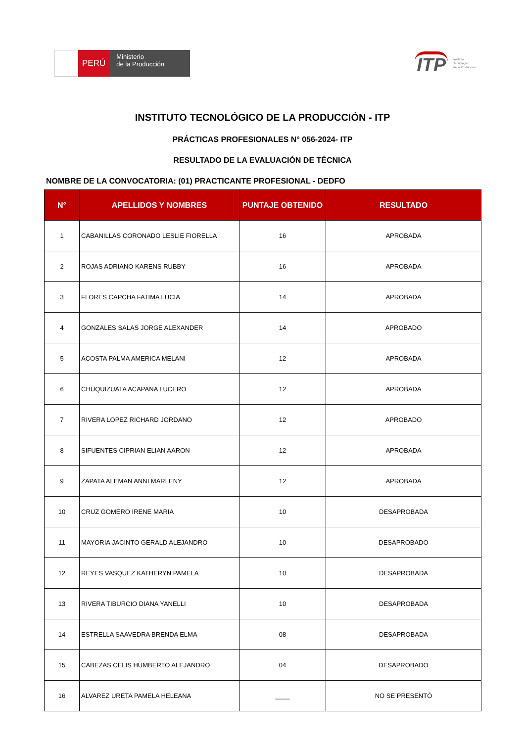PERÚ
Ministerio
de la Producción
ITP Instituto
Tecnológico
de la Producción
INSTITUTO TECNOLÓGICO DE LA PRODUCCIÓN - ITP
PRÁCTICAS PROFESIONALES N° 056-2024- ITP
RESULTADO DE LA EVALUACIÓN DE TÉCNICA
NOMBRE DE LA CONVOCATORIA: (01) PRACTICANTE PROFESIONAL - DEDFO
| N° | APELLIDOS Y NOMBRES | PUNTAJE OBTENIDO | RESULTADO |
| --- | --- | --- | --- |
| 1 | CABANILLAS CORONADO LESLIE FIORELLA | 16 | APROBADA |
| 2 | ROJAS ADRIANO KARENS RUBBY | 16 | APROBADA |
| 3 | FLORES CAPCHA FATIMA LUCIA | 14 | APROBADA |
| 4 | GONZALES SALAS JORGE ALEXANDER | 14 | APROBADO |
| 5 | ACOSTA PALMA AMERICA MELANI | 12 | APROBADA |
| 6 | CHUQUIZUATA ACAPANA LUCERO | 12 | APROBADA |
| 7 | RIVERA LOPEZ RICHARD JORDANO | 12 | APROBADO |
| 8 | SIFUENTES CIPRIAN ELIAN AARON | 12 | APROBADA |
| 9 | ZAPATA ALEMAN ANNI MARLENY | 12 | APROBADA |
| 10 | CRUZ GOMERO IRENE MARIA | 10 | DESAPROBADA |
| 11 | MAYORIA JACINTO GERALD ALEJANDRO | 10 | DESAPROBADO |
| 12 | REYES VASQUEZ KATHERYN PAMELA | 10 | DESAPROBADA |
| 13 | RIVERA TIBURCIO DIANA YANELLI | 10 | DESAPROBADA |
| 14 | ESTRELLA SAAVEDRA BRENDA ELMA | 08 | DESAPROBADA |
| 15 | CABEZAS CELIS HUMBERTO ALEJANDRO | 04 | DESAPROBADO |
| 16 | ALVAREZ URETA PAMELA HELEANA | ____ | NO SE PRESENTÓ |